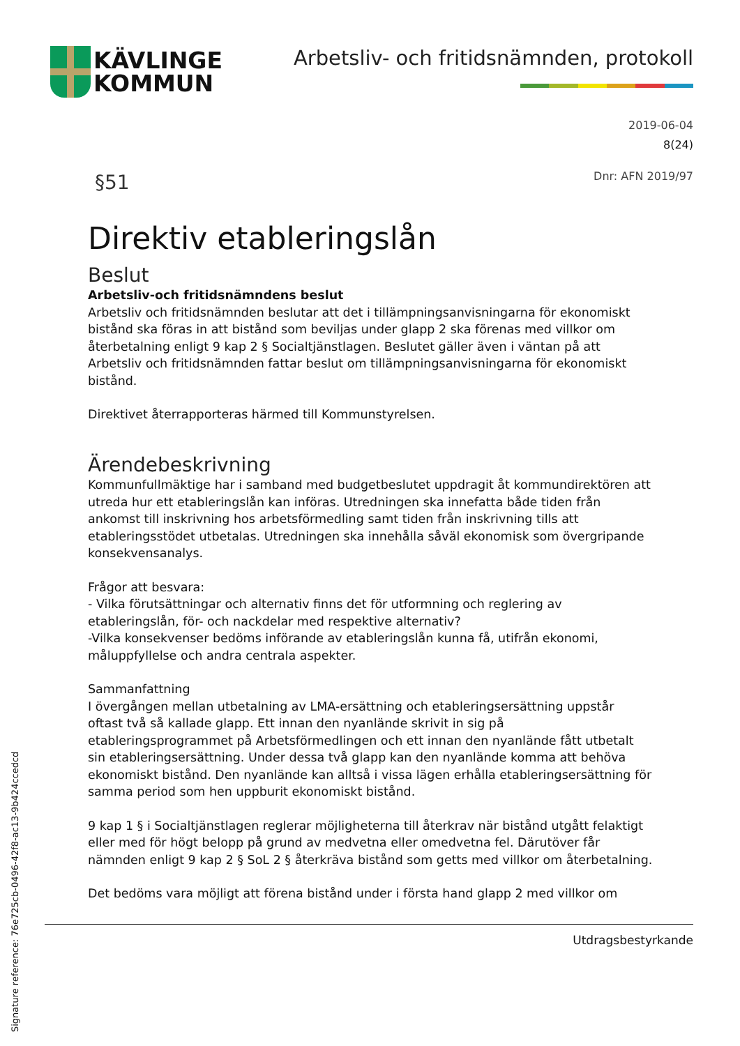KÄVLINGE
KOMMUN
Arbetsliv- och fritidsnämnden, protokoll
2019-06-04
8(24)
§51 Dnr: AFN 2019/97
Direktiv etableringslån
Beslut
Arbetsliv-och fritidsnämndens beslut
Arbetsliv och fritidsnämnden beslutar att det i tillämpningsanvisningarna för ekonomiskt bistånd ska föras in att bistånd som beviljas under glapp 2 ska förenas med villkor om återbetalning enligt 9 kap 2 § Socialtjänstlagen. Beslutet gäller även i väntan på att Arbetsliv och fritidsnämnden fattar beslut om tillämpningsanvisningarna för ekonomiskt bistånd.
Direktivet återrapporteras härmed till Kommunstyrelsen.
Ärendebeskrivning
Kommunfullmäktige har i samband med budgetbeslutet uppdragit åt kommundirektören att utreda hur ett etableringslån kan införas. Utredningen ska innefatta både tiden från ankomst till inskrivning hos arbetsförmedling samt tiden från inskrivning tills att etableringsstödet utbetalas. Utredningen ska innehålla såväl ekonomisk som övergripande konsekvensanalys.
Frågor att besvara:
- Vilka förutsättningar och alternativ finns det för utformning och reglering av etableringslån, för- och nackdelar med respektive alternativ?
-Vilka konsekvenser bedöms införande av etableringslån kunna få, utifrån ekonomi, måluppfyllelse och andra centrala aspekter.
Sammanfattning
I övergången mellan utbetalning av LMA-ersättning och etableringsersättning uppstår oftast två så kallade glapp. Ett innan den nyanlände skrivit in sig på etableringsprogrammet på Arbetsförmedlingen och ett innan den nyanlände fått utbetalt sin etableringsersättning. Under dessa två glapp kan den nyanlände komma att behöva ekonomiskt bistånd. Den nyanlände kan alltså i vissa lägen erhålla etableringsersättning för samma period som hen uppburit ekonomiskt bistånd.
9 kap 1 § i Socialtjänstlagen reglerar möjligheterna till återkrav när bistånd utgått felaktigt eller med för högt belopp på grund av medvetna eller omedvetna fel. Därutöver får nämnden enligt 9 kap 2 § SoL 2 § återkräva bistånd som getts med villkor om återbetalning.
Det bedöms vara möjligt att förena bistånd under i första hand glapp 2 med villkor om
Utdragsbestyrkande
Signature reference: 76e725cb-0496-42f8-ac13-9b424ccedcd